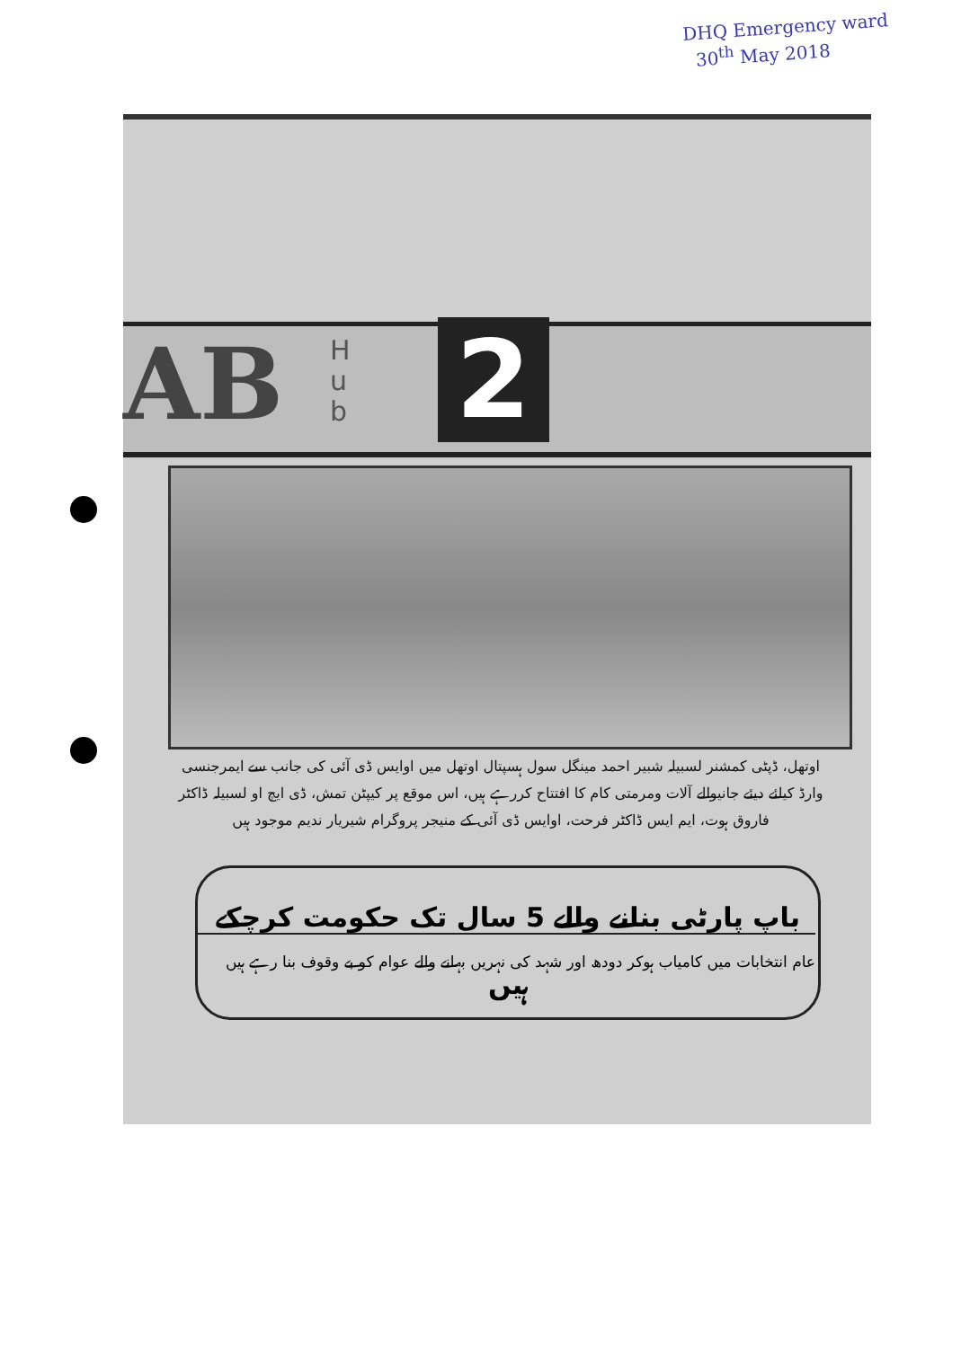DHQ Emergency ward
30<sup>th</sup> May 2018
AB
H
u
b
2
اوتھل، ڈپٹی کمشنر لسبیلہ شبیر احمد مینگل سول ہسپتال اوتھل میں اوایس ڈی آئی کی جانب سے ایمرجنسی وارڈ کیلئے دیئے جانیوالے آلات ومرمتی کام کا افتتاح کررہے ہیں، اس موقع پر کیپٹن تمش، ڈی ایچ او لسبیلہ ڈاکٹر فاروق ہوت، ایم ایس ڈاکٹر فرحت، اوایس ڈی آئی کے منیجر پروگرام شیریار ندیم موجود ہیں
باپ پارٹی بنانے والے 5 سال تک حکومت کرچکے ہیں
عام انتخابات میں کامیاب ہوکر دودھ اور شہد کی نہریں بہانے والے عوام کو بے وقوف بنا رہے ہیں